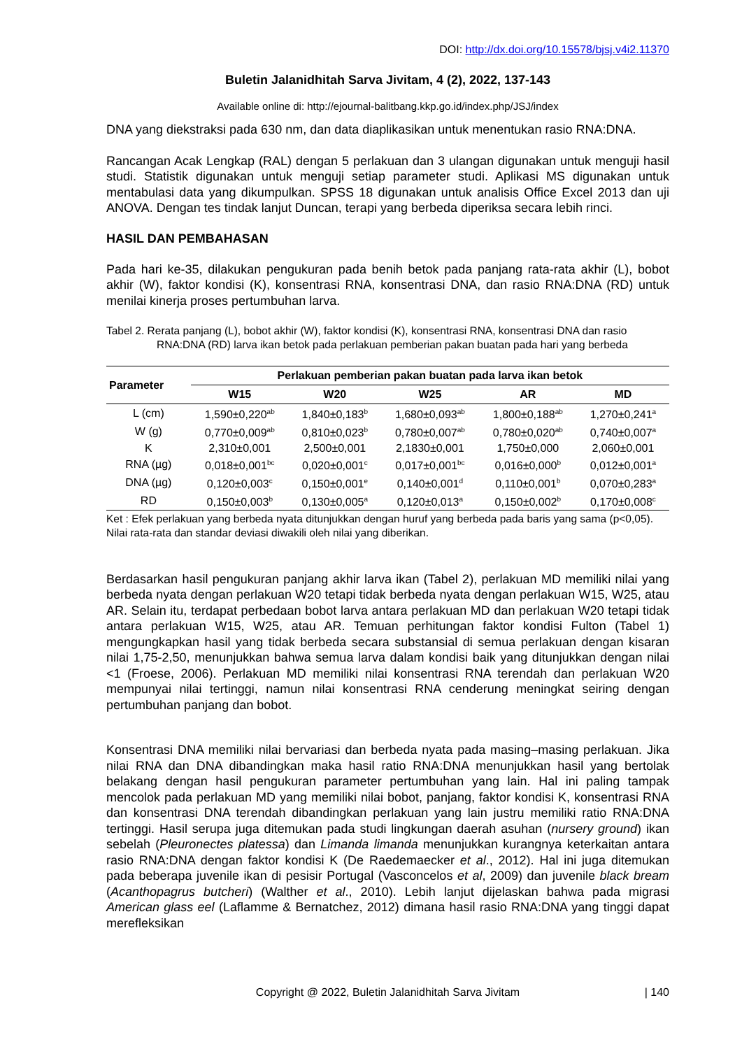DOI: http://dx.doi.org/10.15578/bjsj.v4i2.11370
Buletin Jalanidhitah Sarva Jivitam, 4 (2), 2022, 137-143
Available online di: http://ejournal-balitbang.kkp.go.id/index.php/JSJ/index
DNA yang diekstraksi pada 630 nm, dan data diaplikasikan untuk menentukan rasio RNA:DNA.
Rancangan Acak Lengkap (RAL) dengan 5 perlakuan dan 3 ulangan digunakan untuk menguji hasil studi. Statistik digunakan untuk menguji setiap parameter studi. Aplikasi MS digunakan untuk mentabulasi data yang dikumpulkan. SPSS 18 digunakan untuk analisis Office Excel 2013 dan uji ANOVA. Dengan tes tindak lanjut Duncan, terapi yang berbeda diperiksa secara lebih rinci.
HASIL DAN PEMBAHASAN
Pada hari ke-35, dilakukan pengukuran pada benih betok pada panjang rata-rata akhir (L), bobot akhir (W), faktor kondisi (K), konsentrasi RNA, konsentrasi DNA, dan rasio RNA:DNA (RD) untuk menilai kinerja proses pertumbuhan larva.
Tabel 2. Rerata panjang (L), bobot akhir (W), faktor kondisi (K), konsentrasi RNA, konsentrasi DNA dan rasio RNA:DNA (RD) larva ikan betok pada perlakuan pemberian pakan buatan pada hari yang berbeda
| Parameter | Perlakuan pemberian pakan buatan pada larva ikan betok | | | | |
| --- | --- | --- | --- | --- | --- |
| | W15 | W20 | W25 | AR | MD |
| L (cm) | 1,590±0,220<sup>ab</sup> | 1,840±0,183<sup>b</sup> | 1,680±0,093<sup>ab</sup> | 1,800±0,188<sup>ab</sup> | 1,270±0,241<sup>a</sup> |
| W (g) | 0,770±0,009<sup>ab</sup> | 0,810±0,023<sup>b</sup> | 0,780±0,007<sup>ab</sup> | 0,780±0,020<sup>ab</sup> | 0,740±0,007<sup>a</sup> |
| K | 2,310±0,001 | 2,500±0,001 | 2,1830±0,001 | 1,750±0,000 | 2,060±0,001 |
| RNA (µg) | 0,018±0,001<sup>bc</sup> | 0,020±0,001<sup>c</sup> | 0,017±0,001<sup>bc</sup> | 0,016±0,000<sup>b</sup> | 0,012±0,001<sup>a</sup> |
| DNA (µg) | 0,120±0,003<sup>c</sup> | 0,150±0,001<sup>e</sup> | 0,140±0,001<sup>d</sup> | 0,110±0,001<sup>b</sup> | 0,070±0,283<sup>a</sup> |
| RD | 0,150±0,003<sup>b</sup> | 0,130±0,005<sup>a</sup> | 0,120±0,013<sup>a</sup> | 0,150±0,002<sup>b</sup> | 0,170±0,008<sup>c</sup> |
Ket : Efek perlakuan yang berbeda nyata ditunjukkan dengan huruf yang berbeda pada baris yang sama (p<0,05). Nilai rata-rata dan standar deviasi diwakili oleh nilai yang diberikan.
Berdasarkan hasil pengukuran panjang akhir larva ikan (Tabel 2), perlakuan MD memiliki nilai yang berbeda nyata dengan perlakuan W20 tetapi tidak berbeda nyata dengan perlakuan W15, W25, atau AR. Selain itu, terdapat perbedaan bobot larva antara perlakuan MD dan perlakuan W20 tetapi tidak antara perlakuan W15, W25, atau AR. Temuan perhitungan faktor kondisi Fulton (Tabel 1) mengungkapkan hasil yang tidak berbeda secara substansial di semua perlakuan dengan kisaran nilai 1,75-2,50, menunjukkan bahwa semua larva dalam kondisi baik yang ditunjukkan dengan nilai <1 (Froese, 2006). Perlakuan MD memiliki nilai konsentrasi RNA terendah dan perlakuan W20 mempunyai nilai tertinggi, namun nilai konsentrasi RNA cenderung meningkat seiring dengan pertumbuhan panjang dan bobot.
Konsentrasi DNA memiliki nilai bervariasi dan berbeda nyata pada masing–masing perlakuan. Jika nilai RNA dan DNA dibandingkan maka hasil ratio RNA:DNA menunjukkan hasil yang bertolak belakang dengan hasil pengukuran parameter pertumbuhan yang lain. Hal ini paling tampak mencolok pada perlakuan MD yang memiliki nilai bobot, panjang, faktor kondisi K, konsentrasi RNA dan konsentrasi DNA terendah dibandingkan perlakuan yang lain justru memiliki ratio RNA:DNA tertinggi. Hasil serupa juga ditemukan pada studi lingkungan daerah asuhan (nursery ground) ikan sebelah (Pleuronectes platessa) dan Limanda limanda menunjukkan kurangnya keterkaitan antara rasio RNA:DNA dengan faktor kondisi K (De Raedemaecker et al., 2012). Hal ini juga ditemukan pada beberapa juvenile ikan di pesisir Portugal (Vasconcelos et al, 2009) dan juvenile black bream (Acanthopagrus butcheri) (Walther et al., 2010). Lebih lanjut dijelaskan bahwa pada migrasi American glass eel (Laflamme & Bernatchez, 2012) dimana hasil rasio RNA:DNA yang tinggi dapat merefleksikan
Copyright @ 2022, Buletin Jalanidhitah Sarva Jivitam | 140